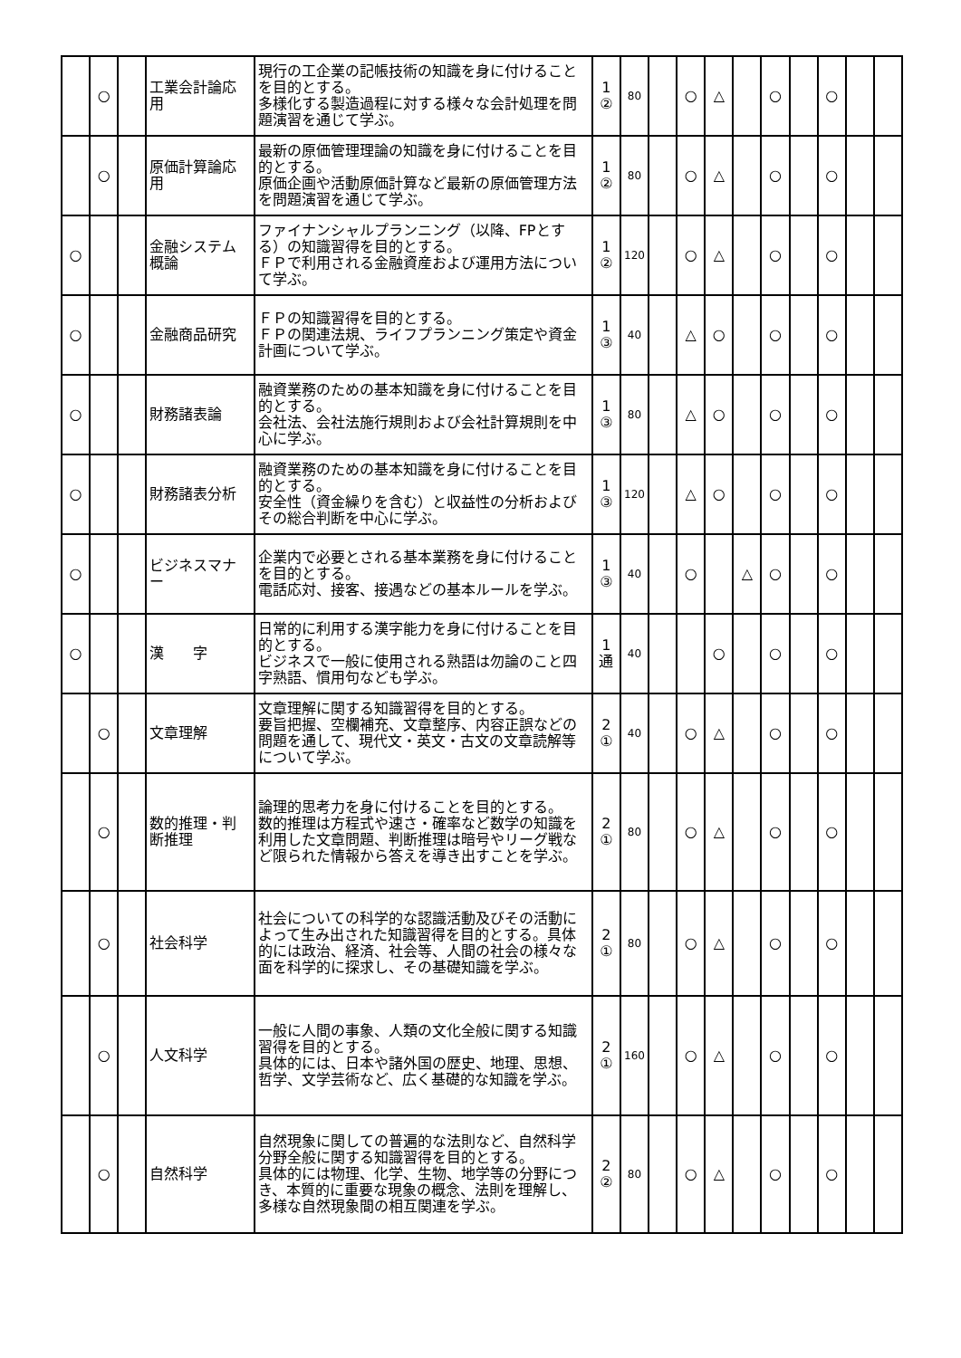| | ○ | | 工業会計論応用 | 現行の工企業の記帳技術の知識を身に付けることを目的とする。 多様化する製造過程に対する様々な会計処理を問題演習を通じて学ぶ。 | 1 ② | 80 | | ○ | △ | | ○ | | ○ | | |
| | ○ | | 原価計算論応用 | 最新の原価管理理論の知識を身に付けることを目的とする。 原価企画や活動原価計算など最新の原価管理方法を問題演習を通じて学ぶ。 | 1 ② | 80 | | ○ | △ | | ○ | | ○ | | |
| ○ | | | 金融システム概論 | ファイナンシャルプランニング（以降、FPとする）の知識習得を目的とする。 ＦＰで利用される金融資産および運用方法について学ぶ。 | 1 ② | 120 | | ○ | △ | | ○ | | ○ | | |
| ○ | | | 金融商品研究 | ＦＰの知識習得を目的とする。 ＦＰの関連法規、ライフプランニング策定や資金計画について学ぶ。 | 1 ③ | 40 | | △ | ○ | | ○ | | ○ | | |
| ○ | | | 財務諸表論 | 融資業務のための基本知識を身に付けることを目的とする。 会社法、会社法施行規則および会社計算規則を中心に学ぶ。 | 1 ③ | 80 | | △ | ○ | | ○ | | ○ | | |
| ○ | | | 財務諸表分析 | 融資業務のための基本知識を身に付けることを目的とする。 安全性（資金繰りを含む）と収益性の分析およびその総合判断を中心に学ぶ。 | 1 ③ | 120 | | △ | ○ | | ○ | | ○ | | |
| ○ | | | ビジネスマナー | 企業内で必要とされる基本業務を身に付けることを目的とする。 電話応対、接客、接遇などの基本ルールを学ぶ。 | 1 ③ | 40 | | ○ | | △ | ○ | | ○ | | |
| ○ | | | 漢 字 | 日常的に利用する漢字能力を身に付けることを目的とする。 ビジネスで一般に使用される熟語は勿論のこと四字熟語、慣用句なども学ぶ。 | 1 通 | 40 | | | ○ | | ○ | | ○ | | |
| | ○ | | 文章理解 | 文章理解に関する知識習得を目的とする。 要旨把握、空欄補充、文章整序、内容正誤などの問題を通して、現代文・英文・古文の文章読解等について学ぶ。 | 2 ① | 40 | | ○ | △ | | ○ | | ○ | | |
| | ○ | | 数的推理・判断推理 | 論理的思考力を身に付けることを目的とする。 数的推理は方程式や速さ・確率など数学の知識を利用した文章問題、判断推理は暗号やリーグ戦など限られた情報から答えを導き出すことを学ぶ。 | 2 ① | 80 | | ○ | △ | | ○ | | ○ | | |
| | ○ | | 社会科学 | 社会についての科学的な認識活動及びその活動によって生み出された知識習得を目的とする。具体的には政治、経済、社会等、人間の社会の様々な面を科学的に探求し、その基礎知識を学ぶ。 | 2 ① | 80 | | ○ | △ | | ○ | | ○ | | |
| | ○ | | 人文科学 | 一般に人間の事象、人類の文化全般に関する知識習得を目的とする。 具体的には、日本や諸外国の歴史、地理、思想、哲学、文学芸術など、広く基礎的な知識を学ぶ。 | 2 ① | 160 | | ○ | △ | | ○ | | ○ | | |
| | ○ | | 自然科学 | 自然現象に関しての普遍的な法則など、自然科学分野全般に関する知識習得を目的とする。 具体的には物理、化学、生物、地学等の分野につき、本質的に重要な現象の概念、法則を理解し、多様な自然現象間の相互関連を学ぶ。 | 2 ② | 80 | | ○ | △ | | ○ | | ○ | | |